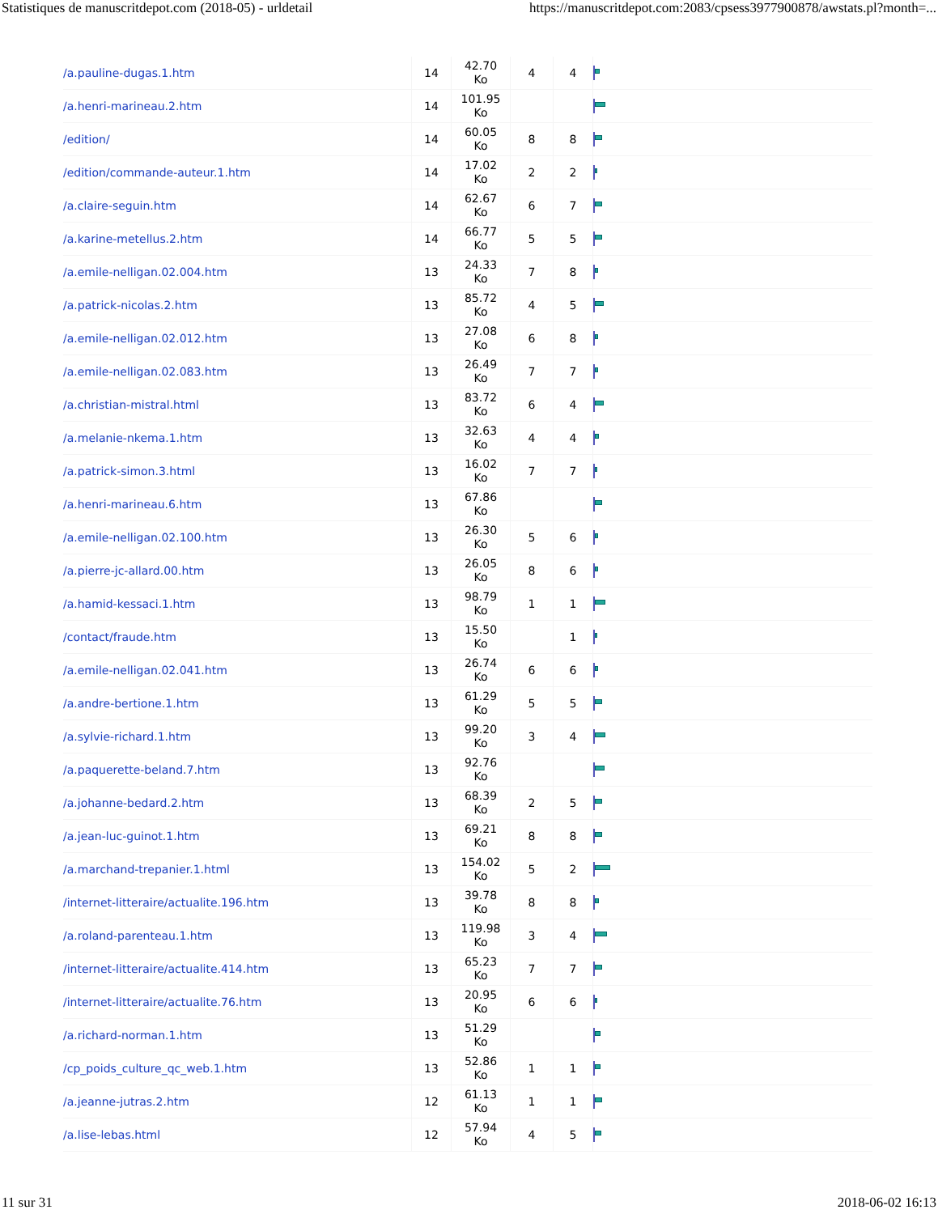Statistiques de manuscritdepot.com (2018-05) - urldetail https://manuscritdepot.com:2083/cpsess3977900878/awstats.pl?month=...
| /a.pauline-dugas.1.htm | 14 | 42.70 Ko | 4 | 4 | |
| /a.henri-marineau.2.htm | 14 | 101.95 Ko | | | |
| /edition/ | 14 | 60.05 Ko | 8 | 8 | |
| /edition/commande-auteur.1.htm | 14 | 17.02 Ko | 2 | 2 | |
| /a.claire-seguin.htm | 14 | 62.67 Ko | 6 | 7 | |
| /a.karine-metellus.2.htm | 14 | 66.77 Ko | 5 | 5 | |
| /a.emile-nelligan.02.004.htm | 13 | 24.33 Ko | 7 | 8 | |
| /a.patrick-nicolas.2.htm | 13 | 85.72 Ko | 4 | 5 | |
| /a.emile-nelligan.02.012.htm | 13 | 27.08 Ko | 6 | 8 | |
| /a.emile-nelligan.02.083.htm | 13 | 26.49 Ko | 7 | 7 | |
| /a.christian-mistral.html | 13 | 83.72 Ko | 6 | 4 | |
| /a.melanie-nkema.1.htm | 13 | 32.63 Ko | 4 | 4 | |
| /a.patrick-simon.3.html | 13 | 16.02 Ko | 7 | 7 | |
| /a.henri-marineau.6.htm | 13 | 67.86 Ko | | | |
| /a.emile-nelligan.02.100.htm | 13 | 26.30 Ko | 5 | 6 | |
| /a.pierre-jc-allard.00.htm | 13 | 26.05 Ko | 8 | 6 | |
| /a.hamid-kessaci.1.htm | 13 | 98.79 Ko | 1 | 1 | |
| /contact/fraude.htm | 13 | 15.50 Ko | | 1 | |
| /a.emile-nelligan.02.041.htm | 13 | 26.74 Ko | 6 | 6 | |
| /a.andre-bertione.1.htm | 13 | 61.29 Ko | 5 | 5 | |
| /a.sylvie-richard.1.htm | 13 | 99.20 Ko | 3 | 4 | |
| /a.paquerette-beland.7.htm | 13 | 92.76 Ko | | | |
| /a.johanne-bedard.2.htm | 13 | 68.39 Ko | 2 | 5 | |
| /a.jean-luc-guinot.1.htm | 13 | 69.21 Ko | 8 | 8 | |
| /a.marchand-trepanier.1.html | 13 | 154.02 Ko | 5 | 2 | |
| /internet-litteraire/actualite.196.htm | 13 | 39.78 Ko | 8 | 8 | |
| /a.roland-parenteau.1.htm | 13 | 119.98 Ko | 3 | 4 | |
| /internet-litteraire/actualite.414.htm | 13 | 65.23 Ko | 7 | 7 | |
| /internet-litteraire/actualite.76.htm | 13 | 20.95 Ko | 6 | 6 | |
| /a.richard-norman.1.htm | 13 | 51.29 Ko | | | |
| /cp_poids_culture_qc_web.1.htm | 13 | 52.86 Ko | 1 | 1 | |
| /a.jeanne-jutras.2.htm | 12 | 61.13 Ko | 1 | 1 | |
| /a.lise-lebas.html | 12 | 57.94 Ko | 4 | 5 | |
11 sur 31 2018-06-02 16:13